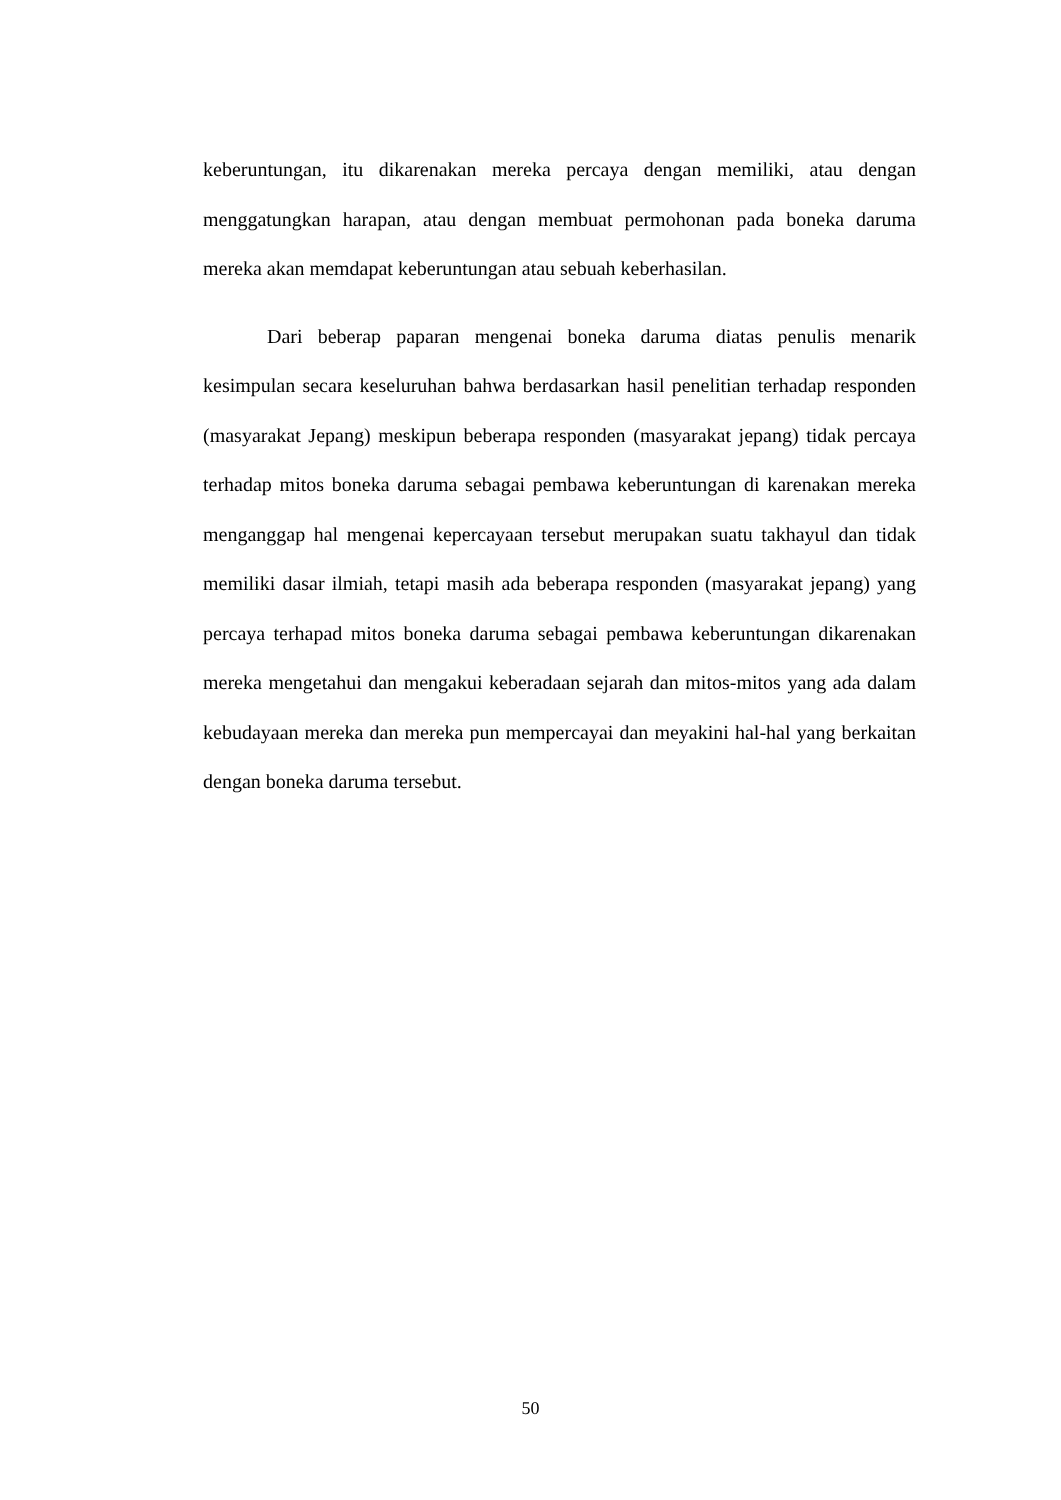keberuntungan, itu dikarenakan mereka percaya dengan memiliki, atau dengan menggatungkan harapan, atau dengan membuat permohonan pada boneka daruma mereka akan memdapat keberuntungan atau sebuah keberhasilan.
Dari beberap paparan mengenai boneka daruma diatas penulis menarik kesimpulan secara keseluruhan bahwa berdasarkan hasil penelitian terhadap responden (masyarakat Jepang) meskipun beberapa responden (masyarakat jepang) tidak percaya terhadap mitos boneka daruma sebagai pembawa keberuntungan di karenakan mereka menganggap hal mengenai kepercayaan tersebut merupakan suatu takhayul dan tidak memiliki dasar ilmiah, tetapi masih ada beberapa responden (masyarakat jepang) yang percaya terhapad mitos boneka daruma sebagai pembawa keberuntungan dikarenakan mereka mengetahui dan mengakui keberadaan sejarah dan mitos-mitos yang ada dalam kebudayaan mereka dan mereka pun mempercayai dan meyakini hal-hal yang berkaitan dengan boneka daruma tersebut.
50